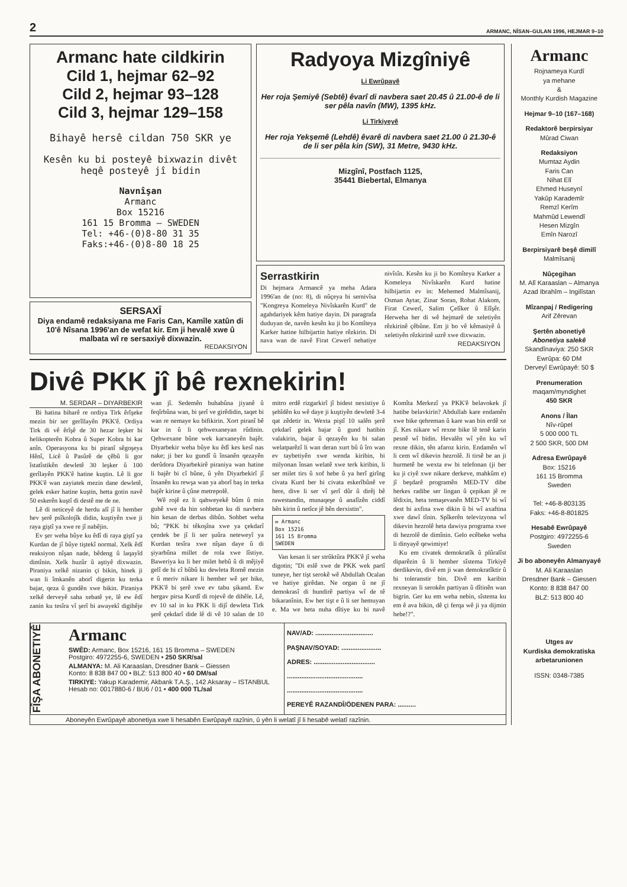2 ARMANC, NÎSAN–GULAN 1996, HEJMAR 9–10
Armanc hate cildkirin
Cild 1, hejmar 62–92
Cild 2, hejmar 93–128
Cild 3, hejmar 129–158
Bihayê hersê cildan 750 SKR ye
Kesên ku bi posteyê bixwazin divêt heqê posteyê jî bidin
Navnîşan
Armanc
Box 15216
161 15 Bromma – SWEDEN
Tel: +46-(0)8-80 31 35
Faks:+46-(0)8-80 18 25
SERSAXÎ
Diya endamê redaksiyana me Faris Can, Kamîle xatûn di 10'ê Nîsana 1996'an de wefat kir. Em ji hevalê xwe û malbata wî re sersaxiyê dixwazin.
REDAKSIYON
Radyoya Mizgîniyê
Li Ewrûpayê
Her roja Şemiyê (Sebtê) êvarî di navbera saet 20.45 û 21.00-ê de li ser pêla navîn (MW), 1395 kHz.
Li Tirkiyeyê
Her roja Yekşemê (Lehdê) êvarê di navbera saet 21.00 û 21.30-ê de li ser pêla kin (SW), 31 Metre, 9430 kHz.
Mizgînî, Postfach 1125,
35441 Biebertal, Elmanya
Serrastkirin
Di hejmara Armancê ya meha Adara 1996'an de (no: 8), di nûçeya bi sernivîsa "Kongreya Komeleya Nivîskarên Kurd" de agahdariyek kêm hatiye dayin. Di paragrafa duduyan de, navên kesên ku ji bo Komîteya Karker hatine hilbijartin hatiye rêzkirin. Di nava wan de navê Firat Cewerî nehatiye nivîsîn. Kesên ku ji bo Komîteya Karker a Komeleya Nivîskarên Kurd hatine hilbijartin ev in: Mehemed Malmîsanij, Osman Aytar, Zinar Soran, Rohat Alakom, Firat Cewerî, Salim Çelîker û Elîşêr. Herweha her di wê hejmarê de xeletiyên rêzkirinê çêbûne. Em ji bo vê kêmasiyê û xeletiyên rêzkirinê uzrê xwe dixwazin.
REDAKSIYON
Divê PKK jî bê rexnekirin!
M. SERDAR – DIYARBEKIR
Bi hatina biharê re ordiya Tirk êrîşeke mezin bir ser gerîllayên PKK'ê. Ordiya Tirk di vê êrîşê de 30 hezar leşker bi helikopterên Kobra û Super Kobra bi kar anîn. Operasyona ku bi piranî sêgoşeya Hênî, Licê û Pasûrê de çêbû li gor îstatîstikên dewletê 30 leşker û 100 gerîlayên PKK'ê hatine kuştin. Lê li gor PKK'ê wan zayiatek mezin dane dewletê, gelek esker hatine kuştin, hetta gotin navê 50 eskerên kuştî di destê me de ne.
Lê di neticeyê de herdu alî jî li hember hev şerê psîkolojîk didin, kuştiyên xwe ji raya giştî ya xwe re jî nabêjin.
Ev şer weha bûye ku êdî di raya giştî ya Kurdan de jî bûye tiştekî normal. Xelk êdî reaksiyon nîşan nade, bêdeng û laqayîd dimînin. Xelk huzûr û aştiyê dixwazin. Piraniya xelkê nizanin çi bikin, hinek ji wan li îmkanên aborî digerin ku terka bajar, qeza û gundên xwe bikin. Piraniya xelkê derveyê saha xebatê ye, lê ew êdî zanin ku tesîra vî şerî bi awayekî digihêje wan jî. Sedemên buhabûna jiyanê û feqîrbûna wan, bi şerî ve girêdidin, taqet bi wan re nemaye ku bifikirin. Xort piranî bê kar in û li qehwexaneyan rûdinin. Qehwexane bûne wek karxaneyên bajêr. Diyarbekir weha bûye ku êdî kes kesî nas nake; ji ber ku gundî û însanên qezayên derûdora Diyarbekirê piraniya wan hatine li bajêr bi cî bûne, û yên Diyarbekirî jî însanên ku rewşa wan ya aborî baş in terka bajêr kirine û çûne metrepolê.
Wê rojê ez li qahweyekê bûm û min guhê xwe da hin sohbetan ku di navbera hin kesan de derbas dibûn. Sohbet weha bû; "PKK bi têkoşîna xwe ya çekdarî çendek be jî li ser şuûra neteweyî ya Kurdan tesîra xwe nîşan daye û di şiyarbûna millet de rola xwe lîstiye. Baweriya ku li ber milet hebû û di mêjiyê gelî de bi cî bûbû ku dewleta Romê mezin e û meriv nikare li hember wê şer bike, PKK'ê bi şerê xwe ev tabu şikand. Ew hergav pirsa Kurdî di rojevê de dihêle. Lê, ev 10 sal in ku PKK li dijî dewleta Tirk şerê çekdarî dide lê di vê 10 salan de 10 mitro erdê rizgarkirî jî bidest nexistiye û şehîdên ku wê daye ji kuştiyên dewletê 3-4 qat zêdetir in. Wexta piştî 10 salên şerê çekdarî gelek bajar û gund hatibin valakirin, bajar û qezayên ku bi salan welatparêzî li wan deran xurt bû û îro wan ev taybetiyên xwe wenda kiribin, bi milyonan însan welatê xwe terk kiribin, li ser milet tirs û xof hebe û ya herî girîng civata Kurd ber bi civata eskerîbûnê ve here, dive li ser vî şerî dûr û dirêj bê rawestandin, munaqeşe û analîzên ciddî bên kirin û netîce jê bên derxistin".
✉ Armanc
Box 15216
161 15 Bromma
SWEDEN
Van kesan li ser strûktûra PKK'ê jî weha digotin; "Di eslê xwe de PKK wek partî tuneye, her tişt serokê wê Abdullah Ocalan ve hatiye girêdan. Ne organ û ne jî demokrasî di hundirê partiya wî de tê bikaranînin. Ew her tişt e û li ser hemuyan e. Ma we heta nuha dîtiye ku bi navê Komîta Merkezî ya PKK'ê belavokek jî hatibe belavkirin? Abdullah kare endamên xwe bike qehreman û kare wan bin erdê xe jî. Kes nikare wî rexne bike lê tenê karin pesnê wî bidin. Hevalên wî yên ku wî rexne dikin, tên afaroz kirin. Endamên wî li cem wî dikevin hezrolê. Ji tirsê be an ji hurmetê be wexta ew bi telefonan (ji ber ku ji ciyê xwe nikare derkeve, mahkûm e) jî beşdarê programên MED-TV dibe herkes radibe ser lingan û çepikan jê re lêdixin, heta temaşevanên MED-TV bi wî dest bi axfina xwe dikin û bi wî axaftina xwe dawî tînin. Spîkerên televizyona wî dikevin hezrolê heta dawiya programa xwe di hezrolê de dimînin. Gelo ecêbeke weha li dinyayê qewimiye!
Ku em civatek demokratîk û plûralîst diparêzin û li hember sîstema Tirkiyê derdikevin, divê em ji wan demokratîktir û bi toleranstir bin. Divê em karibin rexneyan li serokên partiyan û dîtinên wan bigrin. Ger ku em weha nebin, sîstema ku em ê ava bikin, dê çi ferqa wê ji ya dijmin hebe!?".
FÎŞA ABONETIYÊ
Armanc
SWÊD: Armanc, Box 15216, 161 15 Bromma – SWEDEN
Postgiro: 4972255-6, SWEDEN • 250 SKR/sal
ALMANYA: M. Ali Karaaslan, Dresdner Bank – Giessen
Konto: 8 838 847 00 • BLZ: 513 800 40 • 60 DM/sal
TIRKIYE: Yakup Karademir, Akbank T.A.Ş., 142 Aksaray – ISTANBUL
Hesab no: 0017880-6 / BU6 / 01 • 400 000 TL/sal
NAV/AD: ................................
PAŞNAV/SOYAD: ......................
ADRES: ..................................
..........................................
..........................................
PEREYÊ RAZANDÎ/ÖDENEN PARA: ..........
Aboneyên Ewrûpayê abonetiya xwe li hesabên Ewrûpayê razînin, û yên li welatî jî li hesabê welatî razînin.
Armanc
Rojnameya Kurdî
ya mehane
&
Monthly Kurdish Magazine
Hejmar 9–10 (167–168)
Redaktorê berpirsiyar
Mûrad Ciwan
Redaksiyon
Mumtaz Aydin
Faris Can
Nihat Elî
Ehmed Huseynî
Yakûp Karademîr
Remzî Kerîm
Mahmûd Lewendî
Hesen Mizgîn
Emîn Narozî
Berpirsiyarê beşê dimilî
Malmîsanij
Nûçegihan
M. Alî Karaaslan – Almanya
Azad Ibrahîm – Ingilîstan
Mîzanpaj / Redigering
Arif Zêrevan
Şertên abonetiyê
Abonetiya salekê
Skandînaviya: 250 SKR
Ewrûpa: 60 DM
Derveyî Ewrûpayê: 50 $
Prenumeration
maqam/myndighet
450 SKR
Anons / Îlan
Nîv-rûpel
5 000 000 TL
2 500 SKR, 500 DM
Adresa Ewrûpayê
Box: 15216
161 15 Bromma
Sweden
Tel: +46-8-803135
Faks: +46-8-801825
Hesabê Ewrûpayê
Postgiro: 4972255-6
Sweden
Ji bo aboneyên Almanyayê
M. Ali Karaaslan
Dresdner Bank – Giessen
Konto: 8 838 847 00
BLZ: 513 800 40
Utges av
Kurdiska demokratiska arbetarunionen
ISSN: 0348-7385